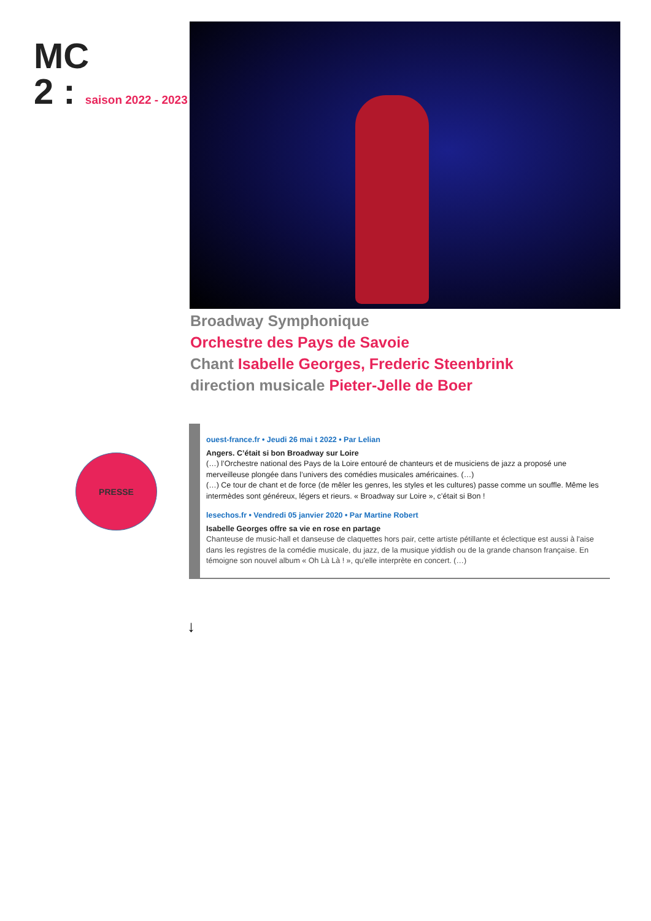MC
2 : saison 2022 - 2023
Broadway Symphonique
Orchestre des Pays de Savoie
Chant Isabelle Georges, Frederic Steenbrink
direction musicale Pieter-Jelle de Boer
PRESSE
ouest-france.fr • Jeudi 26 mai t 2022 • Par Lelian
Angers. C’était si bon Broadway sur Loire
(…) l’Orchestre national des Pays de la Loire entouré de chanteurs et de musiciens de jazz a proposé une merveilleuse plongée dans l’univers des comédies musicales américaines. (…)
(…) Ce tour de chant et de force (de mêler les genres, les styles et les cultures) passe comme un souffle. Même les intermèdes sont généreux, légers et rieurs. « Broadway sur Loire », c’était si Bon !
lesechos.fr • Vendredi 05 janvier 2020 • Par Martine Robert
Isabelle Georges offre sa vie en rose en partage
Chanteuse de music-hall et danseuse de claquettes hors pair, cette artiste pétillante et éclectique est aussi à l'aise dans les registres de la comédie musicale, du jazz, de la musique yiddish ou de la grande chanson française. En témoigne son nouvel album « Oh Là Là ! », qu'elle interprète en concert. (…)
↓